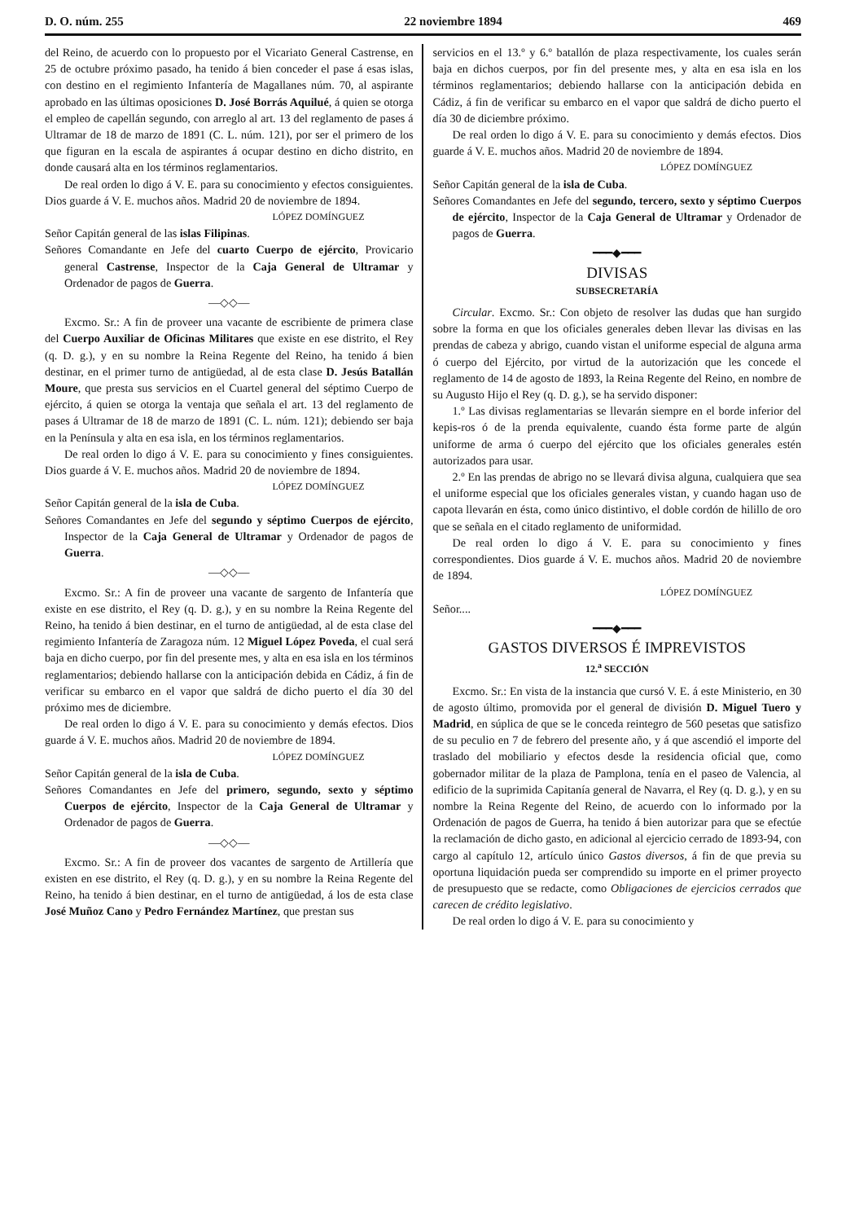D. O. núm. 255 22 noviembre 1894 469
del Reino, de acuerdo con lo propuesto por el Vicariato General Castrense, en 25 de octubre próximo pasado, ha tenido á bien conceder el pase á esas islas, con destino en el regimiento Infantería de Magallanes núm. 70, al aspirante aprobado en las últimas oposiciones D. José Borrás Aquilué, á quien se otorga el empleo de capellán segundo, con arreglo al art. 13 del reglamento de pases á Ultramar de 18 de marzo de 1891 (C. L. núm. 121), por ser el primero de los que figuran en la escala de aspirantes á ocupar destino en dicho distrito, en donde causará alta en los términos reglamentarios.
De real orden lo digo á V. E. para su conocimiento y efectos consiguientes. Dios guarde á V. E. muchos años. Madrid 20 de noviembre de 1894.
LÓPEZ DOMÍNGUEZ
Señor Capitán general de las islas Filipinas.
Señores Comandante en Jefe del cuarto Cuerpo de ejército, Provicario general Castrense, Inspector de la Caja General de Ultramar y Ordenador de pagos de Guerra.
—◇◇—
Excmo. Sr.: A fin de proveer una vacante de escribiente de primera clase del Cuerpo Auxiliar de Oficinas Militares que existe en ese distrito, el Rey (q. D. g.), y en su nombre la Reina Regente del Reino, ha tenido á bien destinar, en el primer turno de antigüedad, al de esta clase D. Jesús Batallán Moure, que presta sus servicios en el Cuartel general del séptimo Cuerpo de ejército, á quien se otorga la ventaja que señala el art. 13 del reglamento de pases á Ultramar de 18 de marzo de 1891 (C. L. núm. 121); debiendo ser baja en la Península y alta en esa isla, en los términos reglamentarios.
De real orden lo digo á V. E. para su conocimiento y fines consiguientes. Dios guarde á V. E. muchos años. Madrid 20 de noviembre de 1894.
LÓPEZ DOMÍNGUEZ
Señor Capitán general de la isla de Cuba.
Señores Comandantes en Jefe del segundo y séptimo Cuerpos de ejército, Inspector de la Caja General de Ultramar y Ordenador de pagos de Guerra.
—◇◇—
Excmo. Sr.: A fin de proveer una vacante de sargento de Infantería que existe en ese distrito, el Rey (q. D. g.), y en su nombre la Reina Regente del Reino, ha tenido á bien destinar, en el turno de antigüedad, al de esta clase del regimiento Infantería de Zaragoza núm. 12 Miguel López Poveda, el cual será baja en dicho cuerpo, por fin del presente mes, y alta en esa isla en los términos reglamentarios; debiendo hallarse con la anticipación debida en Cádiz, á fin de verificar su embarco en el vapor que saldrá de dicho puerto el día 30 del próximo mes de diciembre.
De real orden lo digo á V. E. para su conocimiento y demás efectos. Dios guarde á V. E. muchos años. Madrid 20 de noviembre de 1894.
LÓPEZ DOMÍNGUEZ
Señor Capitán general de la isla de Cuba.
Señores Comandantes en Jefe del primero, segundo, sexto y séptimo Cuerpos de ejército, Inspector de la Caja General de Ultramar y Ordenador de pagos de Guerra.
—◇◇—
Excmo. Sr.: A fin de proveer dos vacantes de sargento de Artillería que existen en ese distrito, el Rey (q. D. g.), y en su nombre la Reina Regente del Reino, ha tenido á bien destinar, en el turno de antigüedad, á los de esta clase José Muñoz Cano y Pedro Fernández Martínez, que prestan sus
servicios en el 13.º y 6.º batallón de plaza respectivamente, los cuales serán baja en dichos cuerpos, por fin del presente mes, y alta en esa isla en los términos reglamentarios; debiendo hallarse con la anticipación debida en Cádiz, á fin de verificar su embarco en el vapor que saldrá de dicho puerto el día 30 de diciembre próximo.
De real orden lo digo á V. E. para su conocimiento y demás efectos. Dios guarde á V. E. muchos años. Madrid 20 de noviembre de 1894.
LÓPEZ DOMÍNGUEZ
Señor Capitán general de la isla de Cuba.
Señores Comandantes en Jefe del segundo, tercero, sexto y séptimo Cuerpos de ejército, Inspector de la Caja General de Ultramar y Ordenador de pagos de Guerra.
━━━◆━━━
DIVISAS
SUBSECRETARÍA
Circular. Excmo. Sr.: Con objeto de resolver las dudas que han surgido sobre la forma en que los oficiales generales deben llevar las divisas en las prendas de cabeza y abrigo, cuando vistan el uniforme especial de alguna arma ó cuerpo del Ejército, por virtud de la autorización que les concede el reglamento de 14 de agosto de 1893, la Reina Regente del Reino, en nombre de su Augusto Hijo el Rey (q. D. g.), se ha servido disponer:
1.º Las divisas reglamentarias se llevarán siempre en el borde inferior del kepis-ros ó de la prenda equivalente, cuando ésta forme parte de algún uniforme de arma ó cuerpo del ejército que los oficiales generales estén autorizados para usar.
2.º En las prendas de abrigo no se llevará divisa alguna, cualquiera que sea el uniforme especial que los oficiales generales vistan, y cuando hagan uso de capota llevarán en ésta, como único distintivo, el doble cordón de hilillo de oro que se señala en el citado reglamento de uniformidad.
De real orden lo digo á V. E. para su conocimiento y fines correspondientes. Dios guarde á V. E. muchos años. Madrid 20 de noviembre de 1894.
LÓPEZ DOMÍNGUEZ
Señor....
━━━◆━━━
GASTOS DIVERSOS É IMPREVISTOS
12.<sup>a</sup> SECCIÓN
Excmo. Sr.: En vista de la instancia que cursó V. E. á este Ministerio, en 30 de agosto último, promovida por el general de división D. Miguel Tuero y Madrid, en súplica de que se le conceda reintegro de 560 pesetas que satisfizo de su peculio en 7 de febrero del presente año, y á que ascendió el importe del traslado del mobiliario y efectos desde la residencia oficial que, como gobernador militar de la plaza de Pamplona, tenía en el paseo de Valencia, al edificio de la suprimida Capitanía general de Navarra, el Rey (q. D. g.), y en su nombre la Reina Regente del Reino, de acuerdo con lo informado por la Ordenación de pagos de Guerra, ha tenido á bien autorizar para que se efectúe la reclamación de dicho gasto, en adicional al ejercicio cerrado de 1893-94, con cargo al capítulo 12, artículo único Gastos diversos, á fin de que previa su oportuna liquidación pueda ser comprendido su importe en el primer proyecto de presupuesto que se redacte, como Obligaciones de ejercicios cerrados que carecen de crédito legislativo.
De real orden lo digo á V. E. para su conocimiento y